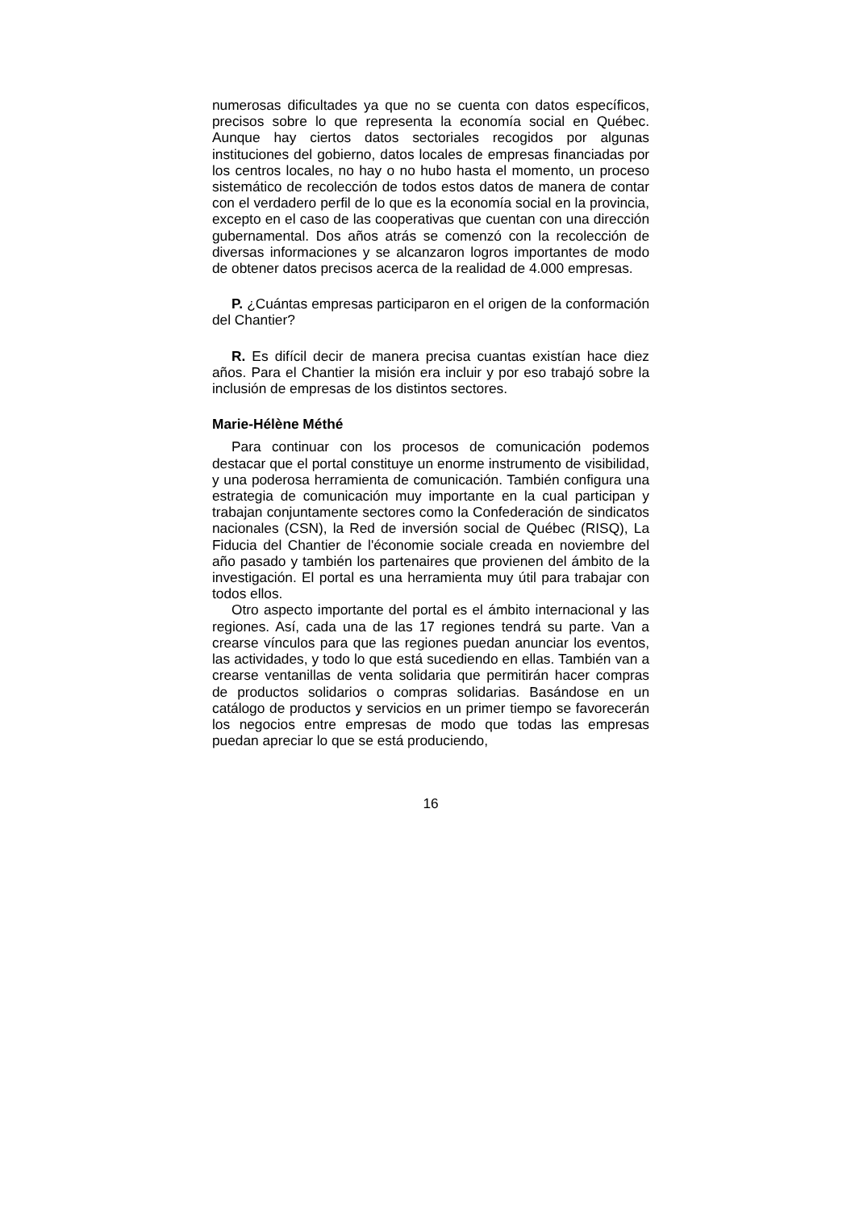numerosas dificultades ya que no se cuenta con datos específicos, precisos sobre lo que representa la economía social en Québec. Aunque hay ciertos datos sectoriales recogidos por algunas instituciones del gobierno, datos locales de empresas financiadas por los centros locales, no hay o no hubo hasta el momento, un proceso sistemático de recolección de todos estos datos de manera de contar con el verdadero perfil de lo que es la economía social en la provincia, excepto en el caso de las cooperativas que cuentan con una dirección gubernamental. Dos años atrás se comenzó con la recolección de diversas informaciones y se alcanzaron logros importantes de modo de obtener datos precisos acerca de la realidad de 4.000 empresas.
P. ¿Cuántas empresas participaron en el origen de la conformación del Chantier?
R. Es difícil decir de manera precisa cuantas existían hace diez años. Para el Chantier la misión era incluir y por eso trabajó sobre la inclusión de empresas de los distintos sectores.
Marie-Hélène Méthé
Para continuar con los procesos de comunicación podemos destacar que el portal constituye un enorme instrumento de visibilidad, y una poderosa herramienta de comunicación. También configura una estrategia de comunicación muy importante en la cual participan y trabajan conjuntamente sectores como la Confederación de sindicatos nacionales (CSN), la Red de inversión social de Québec (RISQ), La Fiducia del Chantier de l'économie sociale creada en noviembre del año pasado y también los partenaires que provienen del ámbito de la investigación. El portal es una herramienta muy útil para trabajar con todos ellos.
Otro aspecto importante del portal es el ámbito internacional y las regiones. Así, cada una de las 17 regiones tendrá su parte. Van a crearse vínculos para que las regiones puedan anunciar los eventos, las actividades, y todo lo que está sucediendo en ellas. También van a crearse ventanillas de venta solidaria que permitirán hacer compras de productos solidarios o compras solidarias. Basándose en un catálogo de productos y servicios en un primer tiempo se favorecerán los negocios entre empresas de modo que todas las empresas puedan apreciar lo que se está produciendo,
16